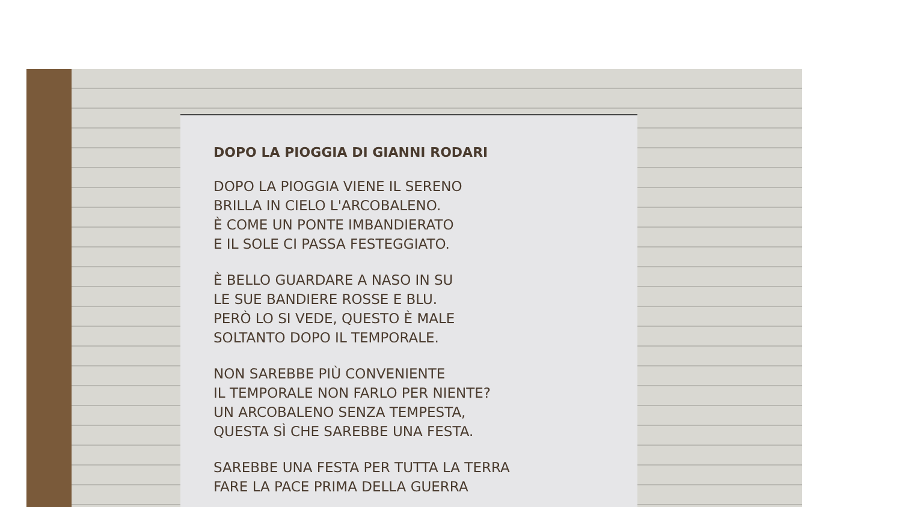DOPO LA PIOGGIA DI GIANNI RODARI
DOPO LA PIOGGIA VIENE IL SERENO
BRILLA IN CIELO L'ARCOBALENO.
È COME UN PONTE IMBANDIERATO
E IL SOLE CI PASSA FESTEGGIATO.
È BELLO GUARDARE A NASO IN SU
LE SUE BANDIERE ROSSE E BLU.
PERÒ LO SI VEDE, QUESTO È MALE
SOLTANTO DOPO IL TEMPORALE.
NON SAREBBE PIÙ CONVENIENTE
IL TEMPORALE NON FARLO PER NIENTE?
UN ARCOBALENO SENZA TEMPESTA,
QUESTA SÌ CHE SAREBBE UNA FESTA.
SAREBBE UNA FESTA PER TUTTA LA TERRA
FARE LA PACE PRIMA DELLA GUERRA